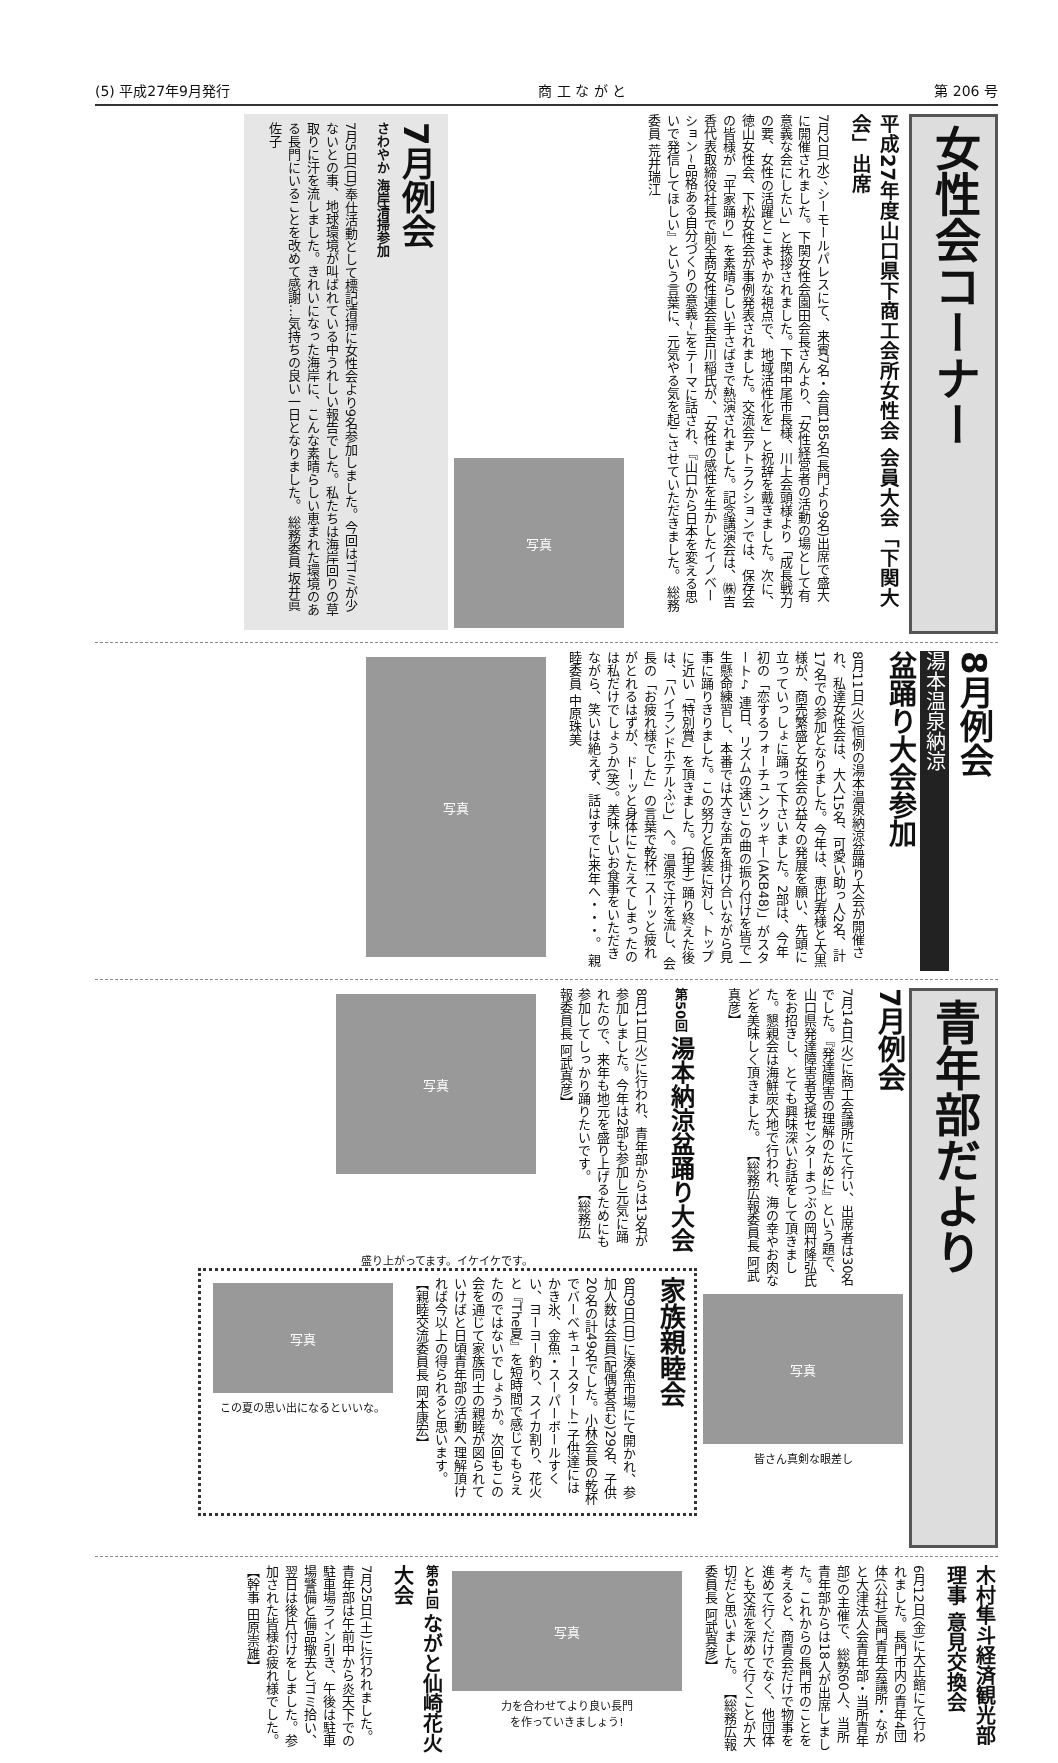(5) 平成27年9月発行 商 工 な が と 第 206 号
女性会コーナー
平成27年度山口県下商工会所女性会 会員大会「下関大会」出席
7月2日(水)、シーモールパレスにて、来賓7名・会員185名(長門より9名)出席で盛大に開催されました。下関女性会園田会長さんより、「女性経営者の活動の場として有意義な会にしたい」と挨拶されました。下関中尾市長様、川上会頭様より「成長戦力の要、女性の活躍とこまやかな視点で、地域活性化を」と祝辞を戴きました。次に、徳山女性会、下松女性会が事例発表されました。交流会アトラクションでは、保存会の皆様が「平家踊り」を素晴らしい手さばきで熱演されました。記念講演会は、㈱吉香代表取締役社長で前全商女性連会長吉川稲氏が、「女性の感性を生かしたイノベーション~品格ある自分づくりの意義~」をテーマに話され、『山口から日本を変える思いで発信してほしい』という言葉に、元気やる気を起こさせていただきました。 総務委員 荒井瑞江
写真
7月例会
さわやか 海岸清掃参加
7月5日(日)奉仕活動として標記清掃に女性会より9名参加しました。今回はゴミが少ないとの事、地球環境が叫ばれている中うれしい報告でした。私たちは海岸回りの草取りに汗を流しました。きれいになった海岸に、こんな素晴らしい恵まれた環境のある長門にいることを改めて感謝…気持ちの良い一日となりました。 総務委員 坂井眞佐子
8月例会
湯本温泉納涼
盆踊り大会参加
8月11日(火)恒例の湯本温泉納涼盆踊り大会が開催され、私達女性会は、大人15名、可愛い助っ人2名、計17名での参加となりました。今年は、恵比寿様と大黒様が、商売繁盛と女性会の益々の発展を願い、先頭に立っていっしょに踊って下さいました。2部は、今年初の「恋するフォーチュンクッキー(AKB48)」がスタート♪ 連日、リズムの速いこの曲の振り付けを皆で一生懸命練習し、本番では大きな声を掛け合いながら見事に踊りきりました。この努力と仮装に対し、トップに近い「特別賞」を頂きました。(拍手) 踊り終えた後は、「ハイランドホテルふじ」へ。温泉で汗を流し、会長の「お疲れ様でした」の言葉で乾杯! スーッと疲れがとれるはずが、ドーッと身体にこたえてしまったのは私だけでしょうか(笑)。美味しいお食事をいただきながら、笑いは絶えず、話はすでに来年へ・・・。 親睦委員 中原珠美
写真
青年部だより
7月例会
7月14日(火)に商工会議所にて行い、出席者は30名でした。『発達障害の理解のために』という題で、山口県発達障害者支援センターまつぶの岡村隆弘氏をお招きし、とても興味深いお話をして頂きました。懇親会は海鮮炭大地で行われ、海の幸やお肉などを美味しく頂きました。 【総務広報委員長 阿武真彦】
写真
皆さん真剣な眼差し
第50回 湯本納涼盆踊り大会
8月11日(火)に行われ、青年部からは13名が参加しました。今年は2部も参加し元気に踊れたので、来年も地元を盛り上げるためにも参加してしっかり踊りたいです。 【総務広報委員長 阿武真彦】
写真
盛り上がってます。イケイケです。
家族親睦会
8月9日(日)に湊魚市場にて開かれ、参加人数は会員(配偶者含む)29名、子供20名の計49名でした。小林会長の乾杯でバーベキュースタート! 子供達にはかき氷、金魚・スーパーボールすくい、ヨーヨー釣り、スイカ割り、花火と『The夏』を短時間で感じてもらえたのではないでしょうか。次回もこの会を通じて家族同士の親睦が図られていけばと日頃青年部の活動へ理解頂ければ今以上の得られると思います。 【親睦交流委員長 岡本康宏】
写真
この夏の思い出になるといいな。
木村隼斗経済観光部理事 意見交換会
6月12日(金)に大正館にて行われました。長門市内の青年4団体(公社)長門青年会議所・ながと大津法人会青年部・当所青年部)の主催で、総勢60人、当所青年部からは18人が出席しました。これからの長門市のことを考えると、商青会だけで物事を進めて行くだけでなく、他団体とも交流を深めて行くことが大切だと思いました。 【総務広報委員長 阿武真彦】
写真
力を合わせてより良い長門
を作っていきましょう!
第61回 ながと仙崎花火大会
7月25日(土)に行われました。青年部は午前中から炎天下での駐車場ライン引き、午後は駐車場警備と備品撤去とゴミ拾い、翌日は後片付けをしました。参加された皆様お疲れ様でした。 【幹事 田原崇雄】